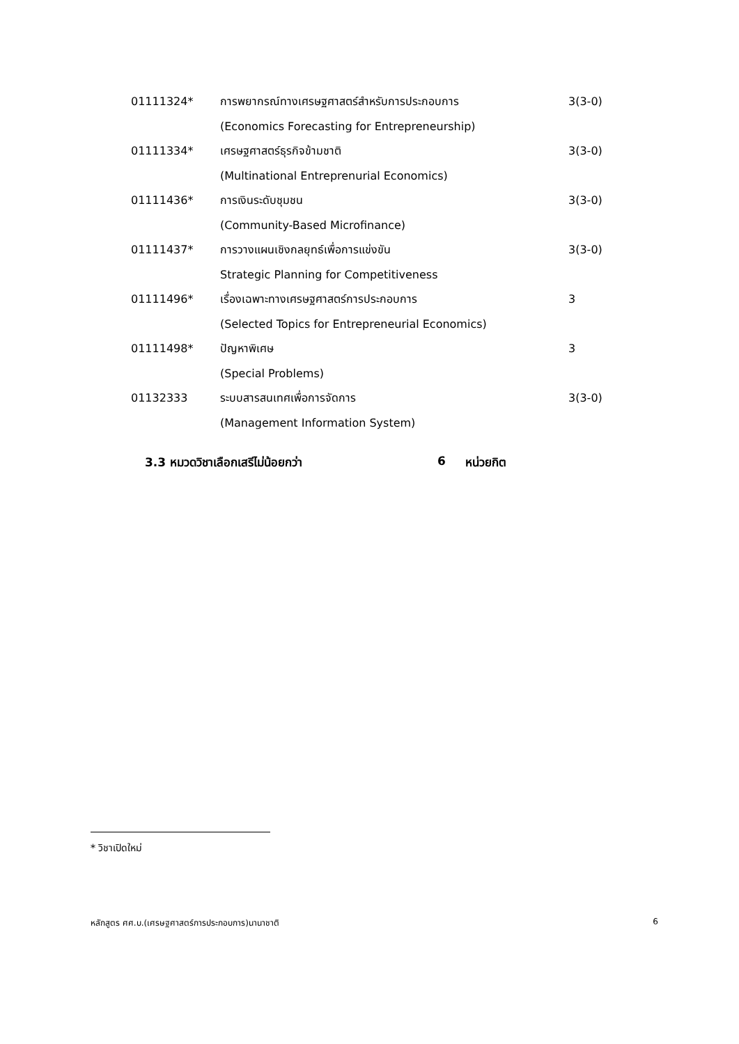| 01111324* | การพยากรณ์ทางเศรษฐศาสตร์สำหรับการประกอบการ | 3(3-0) |
| | (Economics Forecasting for Entrepreneurship) | |
| 01111334* | เศรษฐศาสตร์ธุรกิจข้ามชาติ | 3(3-0) |
| | (Multinational Entreprenurial Economics) | |
| 01111436* | การเงินระดับชุมชน | 3(3-0) |
| | (Community-Based Microfinance) | |
| 01111437* | การวางแผนเชิงกลยุทธ์เพื่อการแข่งขัน | 3(3-0) |
| | Strategic Planning for Competitiveness | |
| 01111496* | เรื่องเฉพาะทางเศรษฐศาสตร์การประกอบการ | 3 |
| | (Selected Topics for Entrepreneurial Economics) | |
| 01111498* | ปัญหาพิเศษ | 3 |
| | (Special Problems) | |
| 01132333 | ระบบสารสนเทศเพื่อการจัดการ | 3(3-0) |
| | (Management Information System) | |
3.3 หมวดวิชาเลือกเสรีไม่น้อยกว่า 6 หน่วยกิต
* วิชาเปิดใหม่
หลักสูตร ศศ.บ.(เศรษฐศาสตร์การประกอบการ)นานาชาติ 6